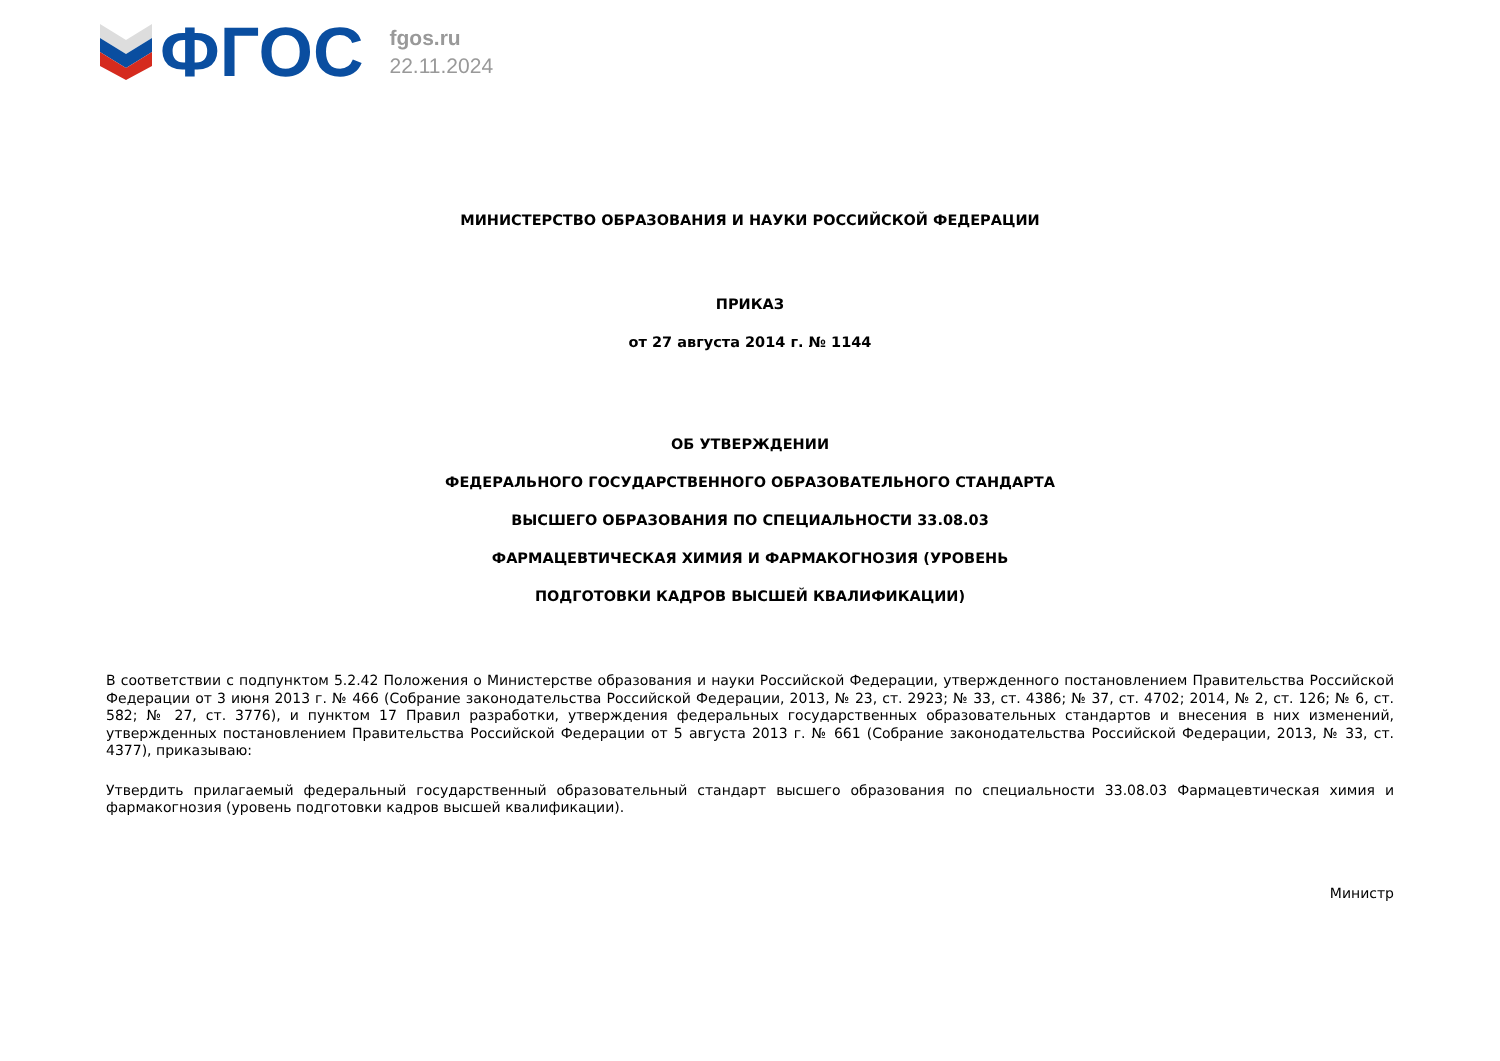ФГОС
fgos.ru
22.11.2024
МИНИСТЕРСТВО ОБРАЗОВАНИЯ И НАУКИ РОССИЙСКОЙ ФЕДЕРАЦИИ
ПРИКАЗ
от 27 августа 2014 г. № 1144
ОБ УТВЕРЖДЕНИИ
ФЕДЕРАЛЬНОГО ГОСУДАРСТВЕННОГО ОБРАЗОВАТЕЛЬНОГО СТАНДАРТА
ВЫСШЕГО ОБРАЗОВАНИЯ ПО СПЕЦИАЛЬНОСТИ 33.08.03
ФАРМАЦЕВТИЧЕСКАЯ ХИМИЯ И ФАРМАКОГНОЗИЯ (УРОВЕНЬ
ПОДГОТОВКИ КАДРОВ ВЫСШЕЙ КВАЛИФИКАЦИИ)
В соответствии с подпунктом 5.2.42 Положения о Министерстве образования и науки Российской Федерации, утвержденного постановлением Правительства Российской Федерации от 3 июня 2013 г. № 466 (Собрание законодательства Российской Федерации, 2013, № 23, ст. 2923; № 33, ст. 4386; № 37, ст. 4702; 2014, № 2, ст. 126; № 6, ст. 582; № 27, ст. 3776), и пунктом 17 Правил разработки, утверждения федеральных государственных образовательных стандартов и внесения в них изменений, утвержденных постановлением Правительства Российской Федерации от 5 августа 2013 г. № 661 (Собрание законодательства Российской Федерации, 2013, № 33, ст. 4377), приказываю:
Утвердить прилагаемый федеральный государственный образовательный стандарт высшего образования по специальности 33.08.03 Фармацевтическая химия и фармакогнозия (уровень подготовки кадров высшей квалификации).
Министр